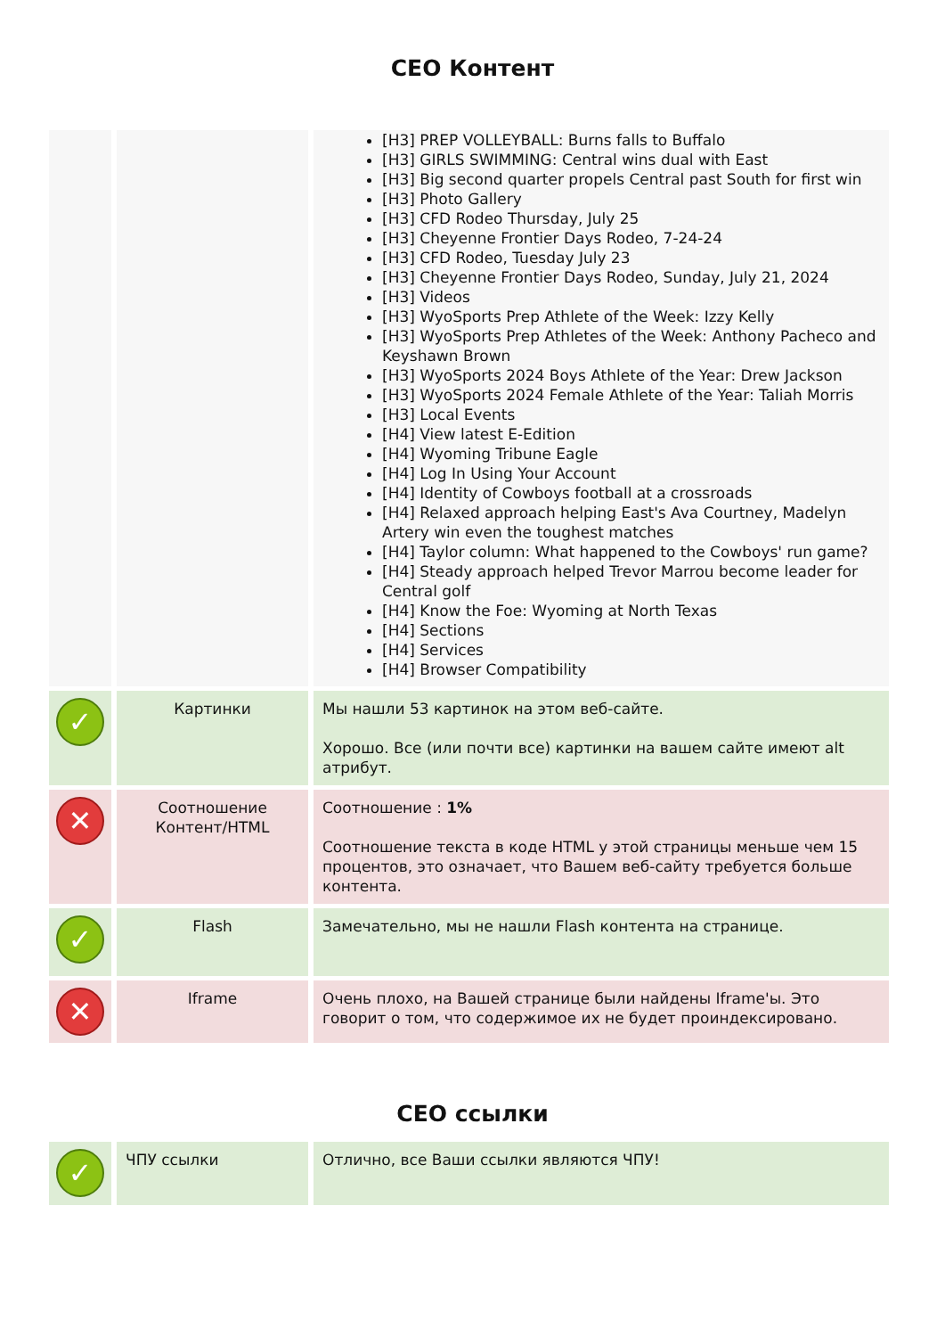CEO Контент
| | | [H3] PREP VOLLEYBALL: Burns falls to Buffalo [H3] GIRLS SWIMMING: Central wins dual with East [H3] Big second quarter propels Central past South for first win [H3] Photo Gallery [H3] CFD Rodeo Thursday, July 25 [H3] Cheyenne Frontier Days Rodeo, 7-24-24 [H3] CFD Rodeo, Tuesday July 23 [H3] Cheyenne Frontier Days Rodeo, Sunday, July 21, 2024 [H3] Videos [H3] WyoSports Prep Athlete of the Week: Izzy Kelly [H3] WyoSports Prep Athletes of the Week: Anthony Pacheco and Keyshawn Brown [H3] WyoSports 2024 Boys Athlete of the Year: Drew Jackson [H3] WyoSports 2024 Female Athlete of the Year: Taliah Morris [H3] Local Events [H4] View latest E-Edition [H4] Wyoming Tribune Eagle [H4] Log In Using Your Account [H4] Identity of Cowboys football at a crossroads [H4] Relaxed approach helping East's Ava Courtney, Madelyn Artery win even the toughest matches [H4] Taylor column: What happened to the Cowboys' run game? [H4] Steady approach helped Trevor Marrou become leader for Central golf [H4] Know the Foe: Wyoming at North Texas [H4] Sections [H4] Services [H4] Browser Compatibility |
| ✓ | Картинки | Мы нашли 53 картинок на этом веб-сайте. Хорошо. Все (или почти все) картинки на вашем сайте имеют alt атрибут. |
| ✕ | Соотношение Контент/HTML | Соотношение : 1% Соотношение текста в коде HTML у этой страницы меньше чем 15 процентов, это означает, что Вашем веб-сайту требуется больше контента. |
| ✓ | Flash | Замечательно, мы не нашли Flash контента на странице. |
| ✕ | Iframe | Очень плохо, на Вашей странице были найдены Iframe'ы. Это говорит о том, что содержимое их не будет проиндексировано. |
CEO ссылки
| ✓ | ЧПУ ссылки | Отлично, все Ваши ссылки являются ЧПУ! |